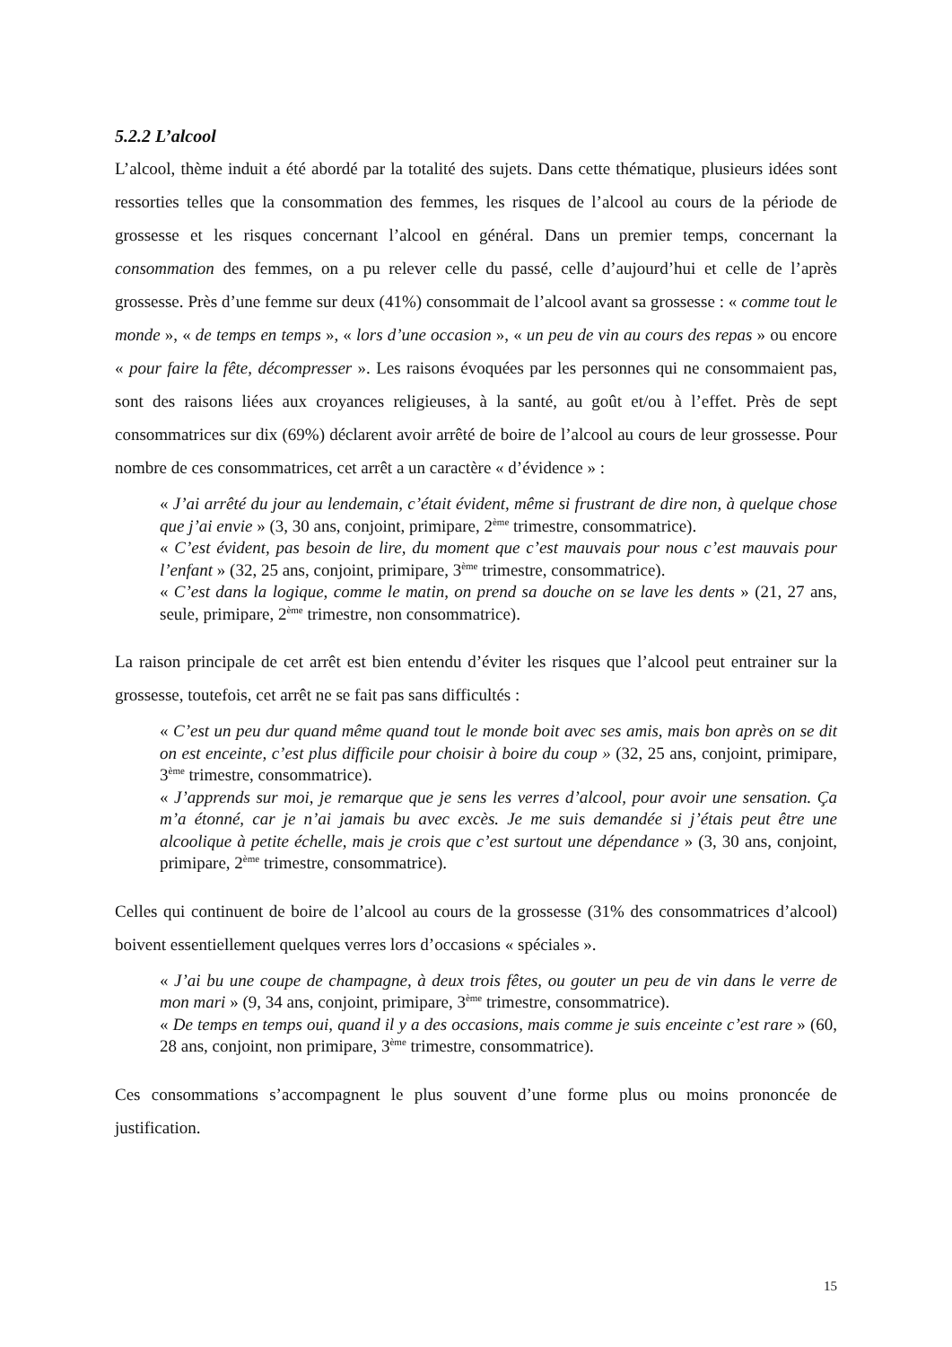5.2.2 L’alcool
L’alcool, thème induit a été abordé par la totalité des sujets. Dans cette thématique, plusieurs idées sont ressorties telles que la consommation des femmes, les risques de l’alcool au cours de la période de grossesse et les risques concernant l’alcool en général. Dans un premier temps, concernant la consommation des femmes, on a pu relever celle du passé, celle d’aujourd’hui et celle de l’après grossesse. Près d’une femme sur deux (41%) consommait de l’alcool avant sa grossesse : « comme tout le monde », « de temps en temps », « lors d’une occasion », « un peu de vin au cours des repas » ou encore « pour faire la fête, décompresser ». Les raisons évoquées par les personnes qui ne consommaient pas, sont des raisons liées aux croyances religieuses, à la santé, au goût et/ou à l’effet. Près de sept consommatrices sur dix (69%) déclarent avoir arrêté de boire de l’alcool au cours de leur grossesse. Pour nombre de ces consommatrices, cet arrêt a un caractère « d’évidence » :
« J’ai arrêté du jour au lendemain, c’était évident, même si frustrant de dire non, à quelque chose que j’ai envie » (3, 30 ans, conjoint, primipare, 2<sup>ème</sup> trimestre, consommatrice).
« C’est évident, pas besoin de lire, du moment que c’est mauvais pour nous c’est mauvais pour l’enfant » (32, 25 ans, conjoint, primipare, 3<sup>ème</sup> trimestre, consommatrice).
« C’est dans la logique, comme le matin, on prend sa douche on se lave les dents » (21, 27 ans, seule, primipare, 2<sup>ème</sup> trimestre, non consommatrice).
La raison principale de cet arrêt est bien entendu d’éviter les risques que l’alcool peut entrainer sur la grossesse, toutefois, cet arrêt ne se fait pas sans difficultés :
« C’est un peu dur quand même quand tout le monde boit avec ses amis, mais bon après on se dit on est enceinte, c’est plus difficile pour choisir à boire du coup » (32, 25 ans, conjoint, primipare, 3<sup>ème</sup> trimestre, consommatrice).
« J’apprends sur moi, je remarque que je sens les verres d’alcool, pour avoir une sensation. Ça m’a étonné, car je n’ai jamais bu avec excès. Je me suis demandée si j’étais peut être une alcoolique à petite échelle, mais je crois que c’est surtout une dépendance » (3, 30 ans, conjoint, primipare, 2<sup>ème</sup> trimestre, consommatrice).
Celles qui continuent de boire de l’alcool au cours de la grossesse (31% des consommatrices d’alcool) boivent essentiellement quelques verres lors d’occasions « spéciales ».
« J’ai bu une coupe de champagne, à deux trois fêtes, ou gouter un peu de vin dans le verre de mon mari » (9, 34 ans, conjoint, primipare, 3<sup>ème</sup> trimestre, consommatrice).
« De temps en temps oui, quand il y a des occasions, mais comme je suis enceinte c’est rare » (60, 28 ans, conjoint, non primipare, 3<sup>ème</sup> trimestre, consommatrice).
Ces consommations s’accompagnent le plus souvent d’une forme plus ou moins prononcée de justification.
15